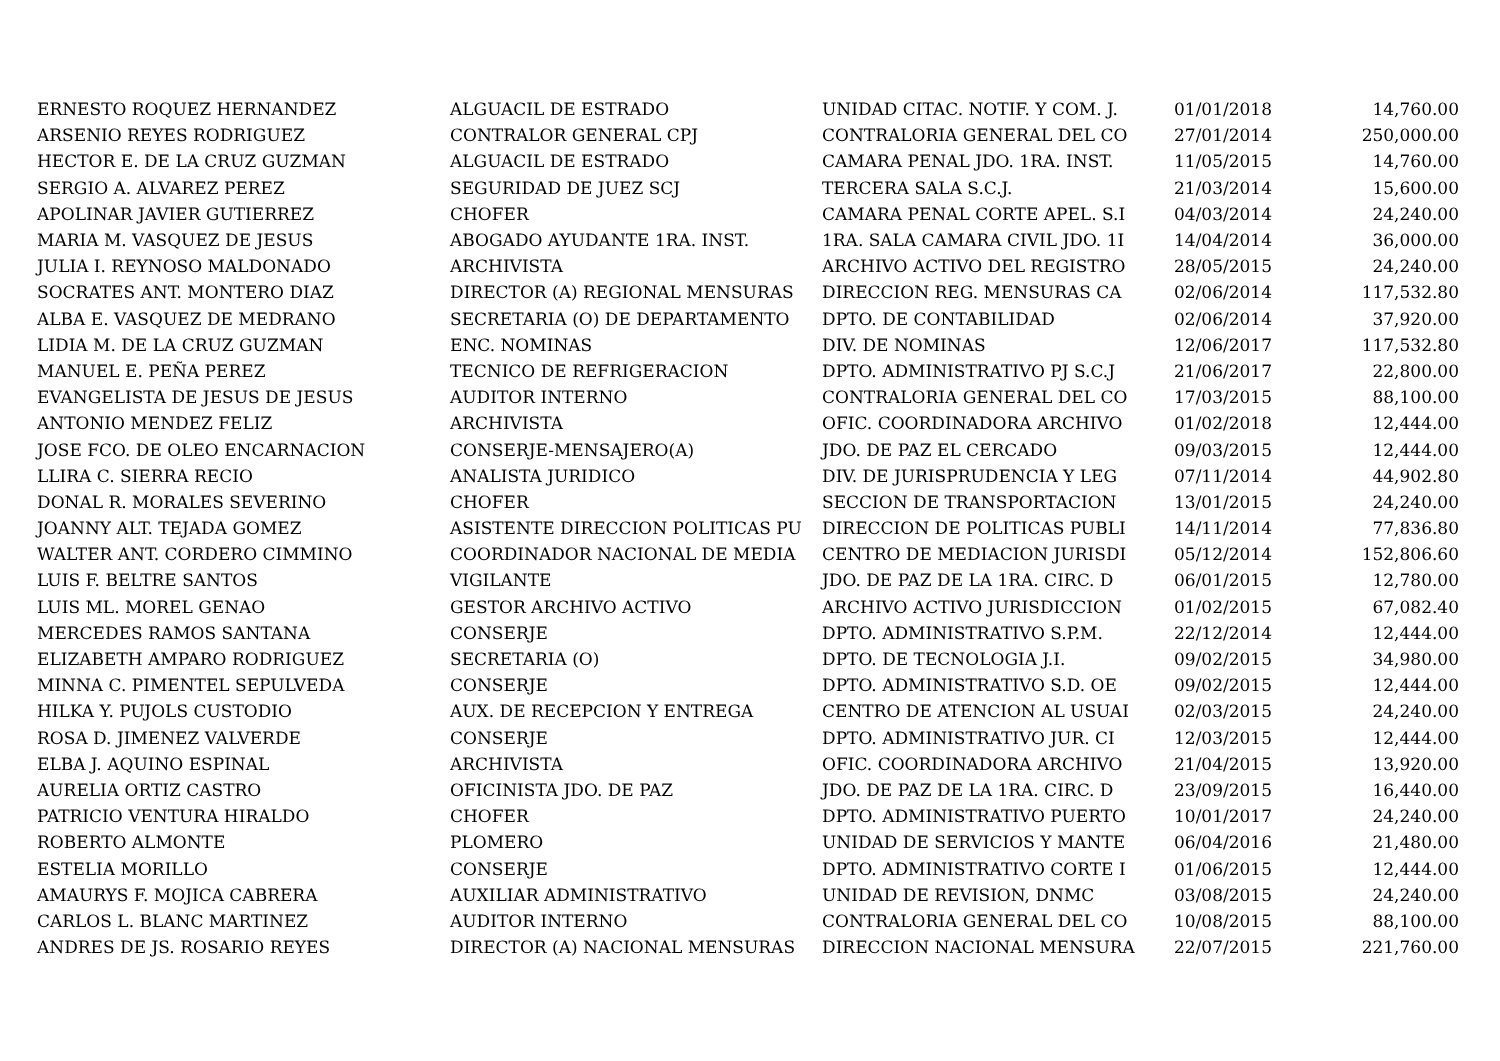| ERNESTO ROQUEZ HERNANDEZ | ALGUACIL DE ESTRADO | UNIDAD CITAC. NOTIF. Y COM. J. | 01/01/2018 | 14,760.00 |
| ARSENIO REYES RODRIGUEZ | CONTRALOR GENERAL CPJ | CONTRALORIA GENERAL DEL CO | 27/01/2014 | 250,000.00 |
| HECTOR E. DE LA CRUZ GUZMAN | ALGUACIL DE ESTRADO | CAMARA PENAL JDO. 1RA. INST. | 11/05/2015 | 14,760.00 |
| SERGIO A. ALVAREZ PEREZ | SEGURIDAD DE JUEZ SCJ | TERCERA SALA S.C.J. | 21/03/2014 | 15,600.00 |
| APOLINAR JAVIER GUTIERREZ | CHOFER | CAMARA PENAL CORTE APEL. S.I | 04/03/2014 | 24,240.00 |
| MARIA M. VASQUEZ DE JESUS | ABOGADO AYUDANTE 1RA. INST. | 1RA. SALA CAMARA CIVIL JDO. 1I | 14/04/2014 | 36,000.00 |
| JULIA I. REYNOSO MALDONADO | ARCHIVISTA | ARCHIVO ACTIVO DEL REGISTRO | 28/05/2015 | 24,240.00 |
| SOCRATES ANT. MONTERO DIAZ | DIRECTOR (A) REGIONAL MENSURAS | DIRECCION REG. MENSURAS CA | 02/06/2014 | 117,532.80 |
| ALBA E. VASQUEZ DE MEDRANO | SECRETARIA (O) DE DEPARTAMENTO | DPTO. DE CONTABILIDAD | 02/06/2014 | 37,920.00 |
| LIDIA M. DE LA CRUZ GUZMAN | ENC. NOMINAS | DIV. DE NOMINAS | 12/06/2017 | 117,532.80 |
| MANUEL E. PEÑA PEREZ | TECNICO DE REFRIGERACION | DPTO. ADMINISTRATIVO PJ S.C.J | 21/06/2017 | 22,800.00 |
| EVANGELISTA DE JESUS DE JESUS | AUDITOR INTERNO | CONTRALORIA GENERAL DEL CO | 17/03/2015 | 88,100.00 |
| ANTONIO MENDEZ FELIZ | ARCHIVISTA | OFIC. COORDINADORA ARCHIVO | 01/02/2018 | 12,444.00 |
| JOSE FCO. DE OLEO ENCARNACION | CONSERJE-MENSAJERO(A) | JDO. DE PAZ EL CERCADO | 09/03/2015 | 12,444.00 |
| LLIRA C. SIERRA RECIO | ANALISTA JURIDICO | DIV. DE JURISPRUDENCIA Y LEG | 07/11/2014 | 44,902.80 |
| DONAL R. MORALES SEVERINO | CHOFER | SECCION DE TRANSPORTACION | 13/01/2015 | 24,240.00 |
| JOANNY ALT. TEJADA GOMEZ | ASISTENTE DIRECCION POLITICAS PU | DIRECCION DE POLITICAS PUBLI | 14/11/2014 | 77,836.80 |
| WALTER ANT. CORDERO CIMMINO | COORDINADOR NACIONAL DE MEDIA | CENTRO DE MEDIACION JURISDI | 05/12/2014 | 152,806.60 |
| LUIS F. BELTRE SANTOS | VIGILANTE | JDO. DE PAZ DE LA 1RA. CIRC. D | 06/01/2015 | 12,780.00 |
| LUIS ML. MOREL GENAO | GESTOR ARCHIVO ACTIVO | ARCHIVO ACTIVO JURISDICCION | 01/02/2015 | 67,082.40 |
| MERCEDES RAMOS SANTANA | CONSERJE | DPTO. ADMINISTRATIVO S.P.M. | 22/12/2014 | 12,444.00 |
| ELIZABETH AMPARO RODRIGUEZ | SECRETARIA (O) | DPTO. DE TECNOLOGIA J.I. | 09/02/2015 | 34,980.00 |
| MINNA C. PIMENTEL SEPULVEDA | CONSERJE | DPTO. ADMINISTRATIVO S.D. OE | 09/02/2015 | 12,444.00 |
| HILKA Y. PUJOLS CUSTODIO | AUX. DE RECEPCION Y ENTREGA | CENTRO DE ATENCION AL USUAI | 02/03/2015 | 24,240.00 |
| ROSA D. JIMENEZ VALVERDE | CONSERJE | DPTO. ADMINISTRATIVO JUR. CI | 12/03/2015 | 12,444.00 |
| ELBA J. AQUINO ESPINAL | ARCHIVISTA | OFIC. COORDINADORA ARCHIVO | 21/04/2015 | 13,920.00 |
| AURELIA ORTIZ CASTRO | OFICINISTA JDO. DE PAZ | JDO. DE PAZ DE LA 1RA. CIRC. D | 23/09/2015 | 16,440.00 |
| PATRICIO VENTURA HIRALDO | CHOFER | DPTO. ADMINISTRATIVO PUERTO | 10/01/2017 | 24,240.00 |
| ROBERTO ALMONTE | PLOMERO | UNIDAD DE SERVICIOS Y MANTE | 06/04/2016 | 21,480.00 |
| ESTELIA MORILLO | CONSERJE | DPTO. ADMINISTRATIVO CORTE I | 01/06/2015 | 12,444.00 |
| AMAURYS F. MOJICA CABRERA | AUXILIAR ADMINISTRATIVO | UNIDAD DE REVISION, DNMC | 03/08/2015 | 24,240.00 |
| CARLOS L. BLANC MARTINEZ | AUDITOR INTERNO | CONTRALORIA GENERAL DEL CO | 10/08/2015 | 88,100.00 |
| ANDRES DE JS. ROSARIO REYES | DIRECTOR (A) NACIONAL MENSURAS | DIRECCION NACIONAL MENSURA | 22/07/2015 | 221,760.00 |